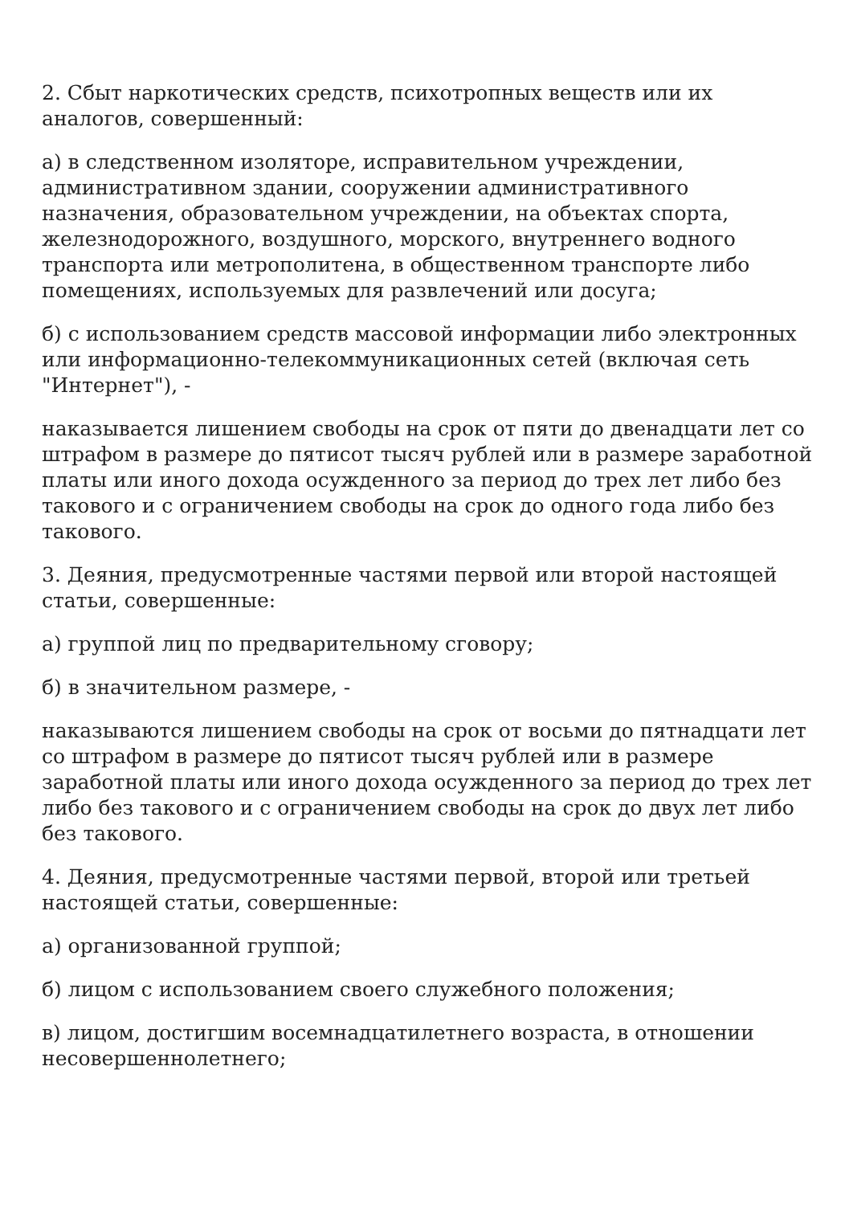2. Сбыт наркотических средств, психотропных веществ или их аналогов, совершенный:
а) в следственном изоляторе, исправительном учреждении, административном здании, сооружении административного назначения, образовательном учреждении, на объектах спорта, железнодорожного, воздушного, морского, внутреннего водного транспорта или метрополитена, в общественном транспорте либо помещениях, используемых для развлечений или досуга;
б) с использованием средств массовой информации либо электронных или информационно-телекоммуникационных сетей (включая сеть "Интернет"), -
наказывается лишением свободы на срок от пяти до двенадцати лет со штрафом в размере до пятисот тысяч рублей или в размере заработной платы или иного дохода осужденного за период до трех лет либо без такового и с ограничением свободы на срок до одного года либо без такового.
3. Деяния, предусмотренные частями первой или второй настоящей статьи, совершенные:
а) группой лиц по предварительному сговору;
б) в значительном размере, -
наказываются лишением свободы на срок от восьми до пятнадцати лет со штрафом в размере до пятисот тысяч рублей или в размере заработной платы или иного дохода осужденного за период до трех лет либо без такового и с ограничением свободы на срок до двух лет либо без такового.
4. Деяния, предусмотренные частями первой, второй или третьей настоящей статьи, совершенные:
а) организованной группой;
б) лицом с использованием своего служебного положения;
в) лицом, достигшим восемнадцатилетнего возраста, в отношении несовершеннолетнего;